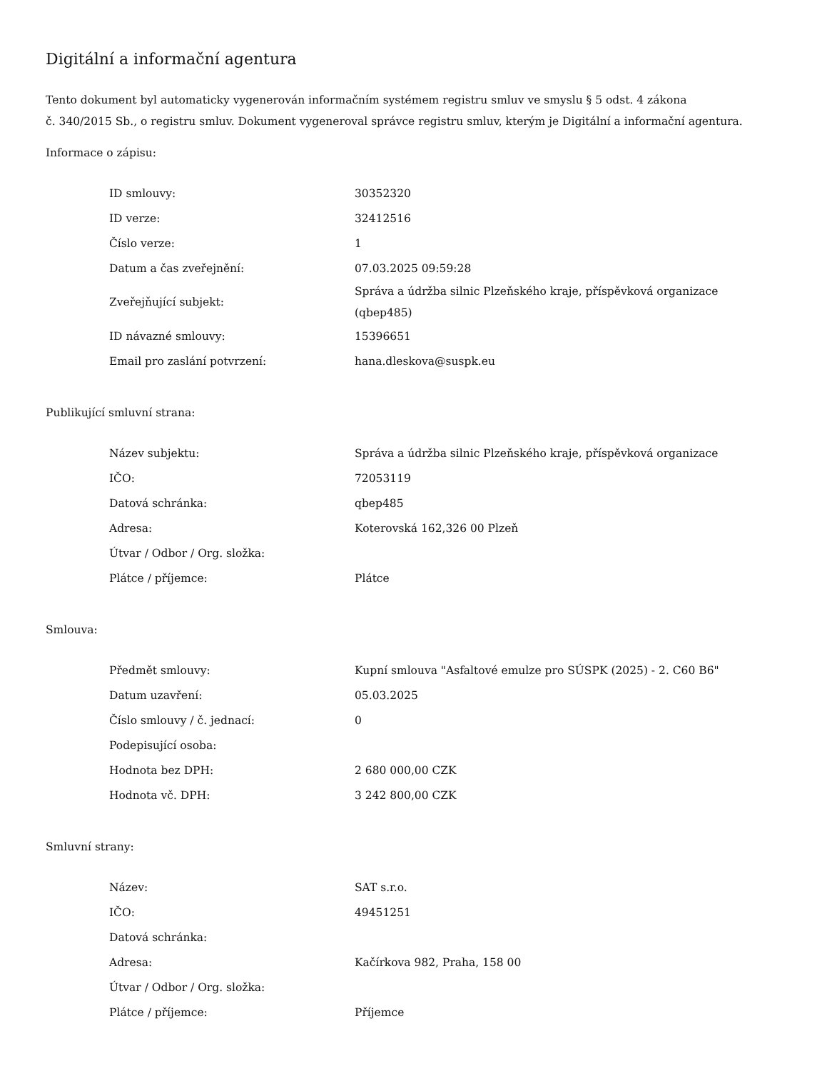Digitální a informační agentura
Tento dokument byl automaticky vygenerován informačním systémem registru smluv ve smyslu § 5 odst. 4 zákona
č. 340/2015 Sb., o registru smluv. Dokument vygeneroval správce registru smluv, kterým je Digitální a informační agentura.
Informace o zápisu:
| ID smlouvy: | 30352320 |
| ID verze: | 32412516 |
| Číslo verze: | 1 |
| Datum a čas zveřejnění: | 07.03.2025 09:59:28 |
| Zveřejňující subjekt: | Správa a údržba silnic Plzeňského kraje, příspěvková organizace (qbep485) |
| ID návazné smlouvy: | 15396651 |
| Email pro zaslání potvrzení: | hana.dleskova@suspk.eu |
Publikující smluvní strana:
| Název subjektu: | Správa a údržba silnic Plzeňského kraje, příspěvková organizace |
| IČO: | 72053119 |
| Datová schránka: | qbep485 |
| Adresa: | Koterovská 162,326 00 Plzeň |
| Útvar / Odbor / Org. složka: | |
| Plátce / příjemce: | Plátce |
Smlouva:
| Předmět smlouvy: | Kupní smlouva "Asfaltové emulze pro SÚSPK (2025) - 2. C60 B6" |
| Datum uzavření: | 05.03.2025 |
| Číslo smlouvy / č. jednací: | 0 |
| Podepisující osoba: | |
| Hodnota bez DPH: | 2 680 000,00 CZK |
| Hodnota vč. DPH: | 3 242 800,00 CZK |
Smluvní strany:
| Název: | SAT s.r.o. |
| IČO: | 49451251 |
| Datová schránka: | |
| Adresa: | Kačírkova 982, Praha, 158 00 |
| Útvar / Odbor / Org. složka: | |
| Plátce / příjemce: | Příjemce |